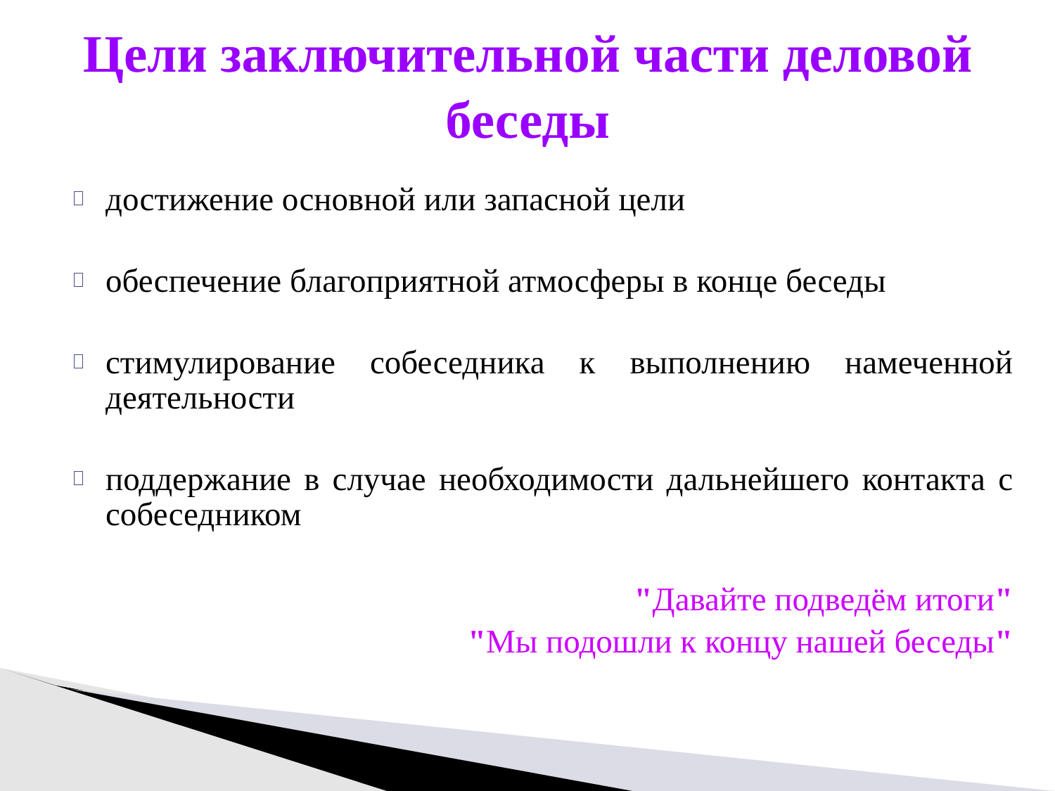Цели заключительной части деловой беседы
□
достижение основной или запасной цели
□
обеспечение благоприятной атмосферы в конце беседы
□
стимулирование собеседника к выполнению намеченной деятельности
□
поддержание в случае необходимости дальнейшего контакта с собеседником
"Давайте подведём итоги"
"Мы подошли к концу нашей беседы"